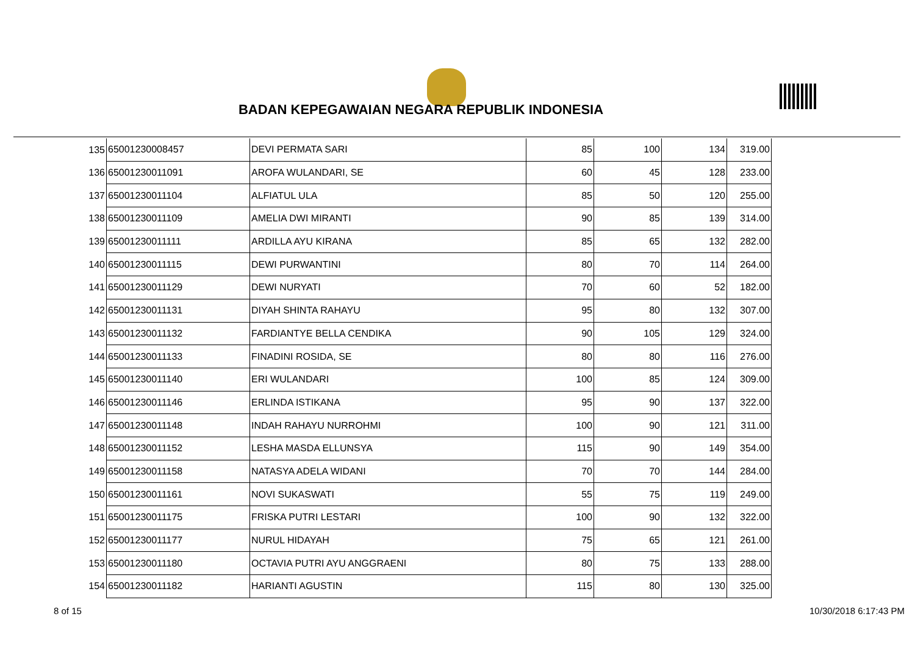BADAN KEPEGAWAIAN NEGARA REPUBLIK INDONESIA
| 135 | 65001230008457 | DEVI PERMATA SARI | 85 | 100 | 134 | 319.00 |
| 136 | 65001230011091 | AROFA WULANDARI, SE | 60 | 45 | 128 | 233.00 |
| 137 | 65001230011104 | ALFIATUL ULA | 85 | 50 | 120 | 255.00 |
| 138 | 65001230011109 | AMELIA DWI MIRANTI | 90 | 85 | 139 | 314.00 |
| 139 | 65001230011111 | ARDILLA AYU KIRANA | 85 | 65 | 132 | 282.00 |
| 140 | 65001230011115 | DEWI PURWANTINI | 80 | 70 | 114 | 264.00 |
| 141 | 65001230011129 | DEWI NURYATI | 70 | 60 | 52 | 182.00 |
| 142 | 65001230011131 | DIYAH SHINTA RAHAYU | 95 | 80 | 132 | 307.00 |
| 143 | 65001230011132 | FARDIANTYE BELLA CENDIKA | 90 | 105 | 129 | 324.00 |
| 144 | 65001230011133 | FINADINI ROSIDA, SE | 80 | 80 | 116 | 276.00 |
| 145 | 65001230011140 | ERI WULANDARI | 100 | 85 | 124 | 309.00 |
| 146 | 65001230011146 | ERLINDA ISTIKANA | 95 | 90 | 137 | 322.00 |
| 147 | 65001230011148 | INDAH RAHAYU NURROHMI | 100 | 90 | 121 | 311.00 |
| 148 | 65001230011152 | LESHA MASDA ELLUNSYA | 115 | 90 | 149 | 354.00 |
| 149 | 65001230011158 | NATASYA ADELA WIDANI | 70 | 70 | 144 | 284.00 |
| 150 | 65001230011161 | NOVI SUKASWATI | 55 | 75 | 119 | 249.00 |
| 151 | 65001230011175 | FRISKA PUTRI LESTARI | 100 | 90 | 132 | 322.00 |
| 152 | 65001230011177 | NURUL HIDAYAH | 75 | 65 | 121 | 261.00 |
| 153 | 65001230011180 | OCTAVIA PUTRI AYU ANGGRAENI | 80 | 75 | 133 | 288.00 |
| 154 | 65001230011182 | HARIANTI AGUSTIN | 115 | 80 | 130 | 325.00 |
8 of 15 10/30/2018 6:17:43 PM